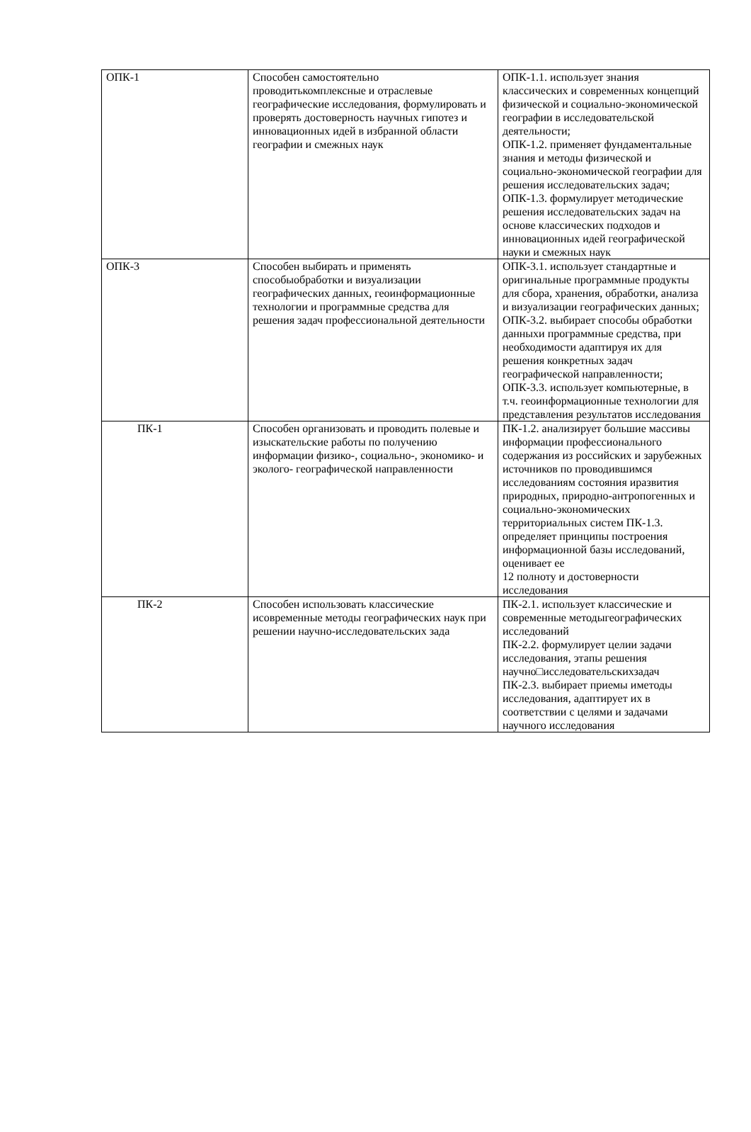| ОПК-1 | Способен самостоятельно проводитькомплексные и отраслевые географические исследования, формулировать и проверять достоверность научных гипотез и инновационных идей в избранной области географии и смежных наук | ОПК-1.1. использует знания классических и современных концепций физической и социально-экономической географии в исследовательской деятельности; ОПК-1.2. применяет фундаментальные знания и методы физической и социально-экономической географии для решения исследовательских задач; ОПК-1.3. формулирует методические решения исследовательских задач на основе классических подходов и инновационных идей географической науки и смежных наук |
| ОПК-3 | Способен выбирать и применять способыобработки и визуализации географических данных, геоинформационные технологии и программные средства для решения задач профессиональной деятельности | ОПК-3.1. использует стандартные и оригинальные программные продукты для сбора, хранения, обработки, анализа и визуализации географических данных; ОПК-3.2. выбирает способы обработки данныхи программные средства, при необходимости адаптируя их для решения конкретных задач географической направленности; ОПК-3.3. использует компьютерные, в т.ч. геоинформационные технологии для представления результатов исследования |
| ПК-1 | Способен организовать и проводить полевые и изыскательские работы по получению информации физико-, социально-, экономико- и эколого- географической направленности | ПК-1.2. анализирует большие массивы информации профессионального содержания из российских и зарубежных источников по проводившимся исследованиям состояния иразвития природных, природно-антропогенных и социально-экономических территориальных систем ПК-1.3. определяет принципы построения информационной базы исследований, оценивает ее 12 полноту и достоверности исследования |
| ПК-2 | Способен использовать классические исовременные методы географических наук при решении научно-исследовательских зада | ПК-2.1. использует классические и современные методыгеографических исследований ПК-2.2. формулирует целии задачи исследования, этапы решения научно□исследовательскихзадач ПК-2.3. выбирает приемы иметоды исследования, адаптирует их в соответствии с целями и задачами научного исследования |